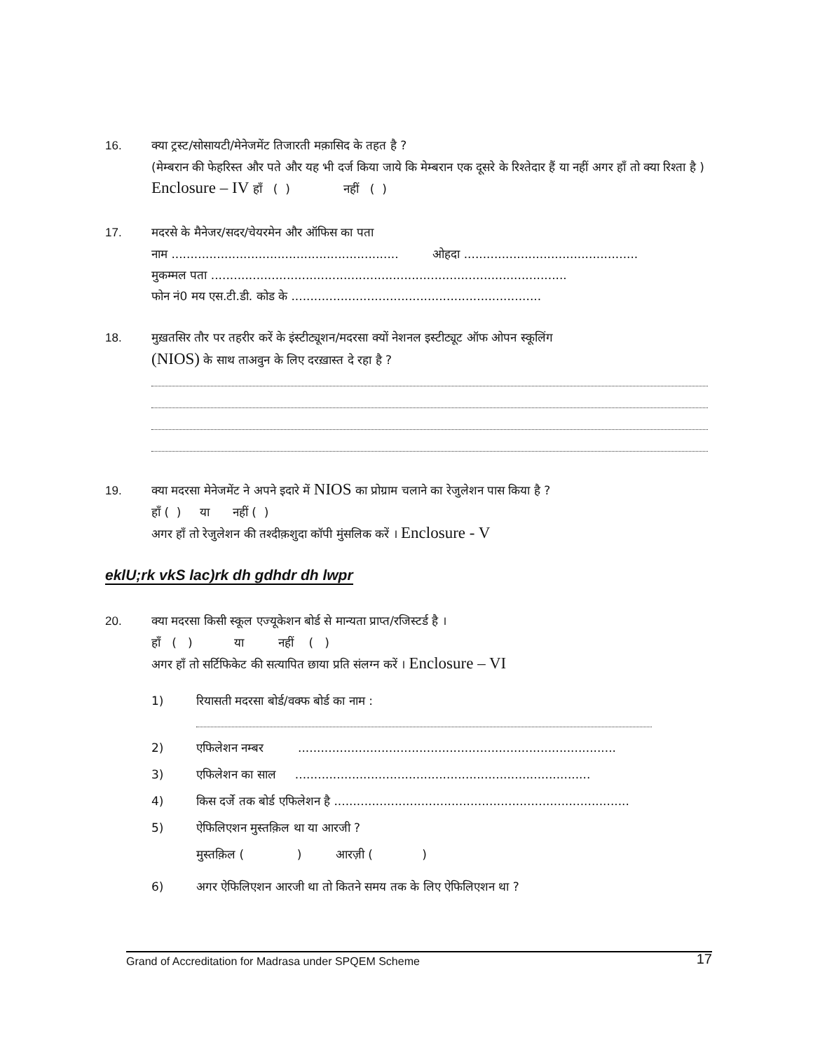16. क्या ट्रस्ट/सोसायटी/मेनेजमेंट तिजारती मक़ासिद के तहत है ?
(मेम्बरान की फेहरिस्त और पते और यह भी दर्ज किया जाये कि मेम्बरान एक दूसरे के रिश्तेदार हैं या नहीं अगर हाँ तो क्या रिश्ता है ) Enclosure – IV हाँ ( ) नहीं ( )
17. मदरसे के मैनेजर/सदर/चेयरमेन और ऑफिस का पता
नाम ............................................................ ओहदा ..............................................
मुकम्मल पता ..............................................................................................
फोन नं0 मय एस.टी.डी. कोड के ..................................................................
18. मुख़तसिर तौर पर तहरीर करें के इंस्टीट्यूशन/मदरसा क्यों नेशनल इस्टीट्यूट ऑफ ओपन स्कूलिंग
(NIOS) के साथ ताअवुन के लिए दरख़ास्त दे रहा है ?
19. क्या मदरसा मेनेजमेंट ने अपने इदारे में NIOS का प्रोग्राम चलाने का रेजुलेशन पास किया है ?
हाँ ( ) या नहीं ( )
अगर हाँ तो रेजुलेशन की तश्दीक़शुदा कॉपी मुंसलिक करें । Enclosure - V
eklU;rk vkS lac)rk dh gdhdr dh lwpr
20. क्या मदरसा किसी स्कूल एज्यूकेशन बोर्ड से मान्यता प्राप्त/रजिस्टर्ड है ।
हाँ ( ) या नहीं ( )
अगर हाँ तो सर्टिफिकेट की सत्यापित छाया प्रति संलग्न करें । Enclosure – VI
1) रियासती मदरसा बोर्ड/वक्फ बोर्ड का नाम :
2) एफिलेशन नम्बर ....................................................................................
3) एफिलेशन का साल ..............................................................................
4) किस दर्जे तक बोर्ड एफिलेशन है ..............................................................................
5) ऐफिलिएशन मुस्तक़िल था या आरजी ?
मुस्तक़िल ( ) आरज़ी ( )
6) अगर ऐफिलिएशन आरजी था तो कितने समय तक के लिए ऐफिलिएशन था ?
Grand of Accreditation for Madrasa under SPQEM Scheme 17